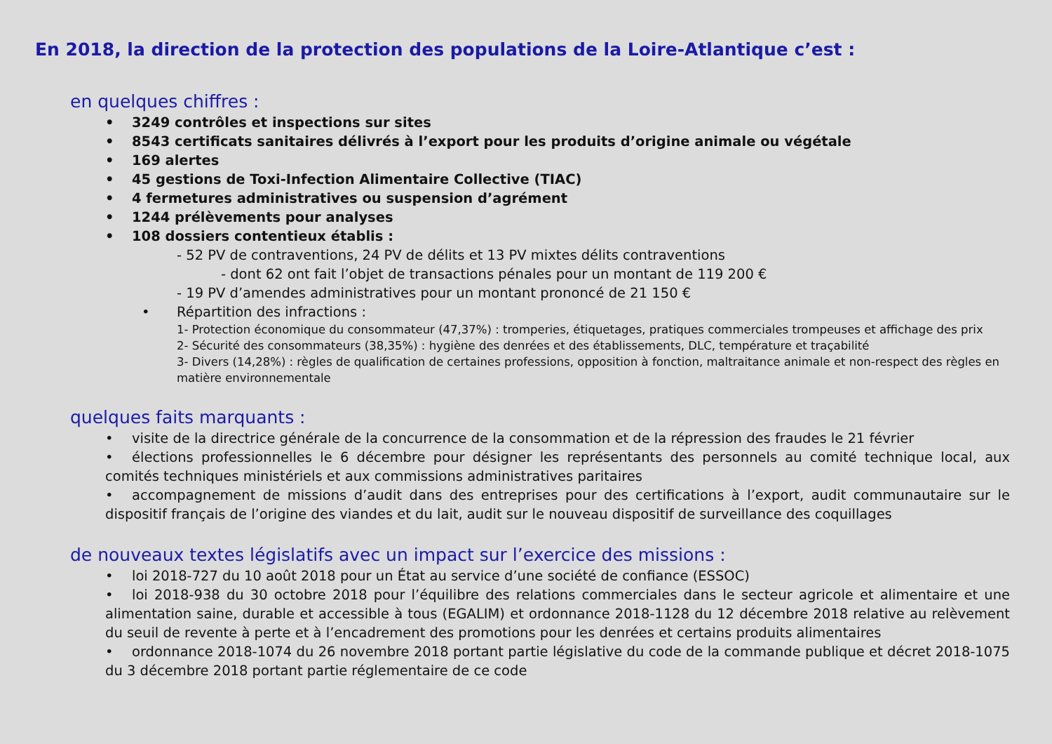En 2018, la direction de la protection des populations de la Loire-Atlantique c’est :
en quelques chiffres :
• 3249 contrôles et inspections sur sites
• 8543 certificats sanitaires délivrés à l’export pour les produits d’origine animale ou végétale
• 169 alertes
• 45 gestions de Toxi-Infection Alimentaire Collective (TIAC)
• 4 fermetures administratives ou suspension d’agrément
• 1244 prélèvements pour analyses
• 108 dossiers contentieux établis :
- 52 PV de contraventions, 24 PV de délits et 13 PV mixtes délits contraventions
- dont 62 ont fait l’objet de transactions pénales pour un montant de 119 200 €
- 19 PV d’amendes administratives pour un montant prononcé de 21 150 €
• Répartition des infractions :
1- Protection économique du consommateur (47,37%) : tromperies, étiquetages, pratiques commerciales trompeuses et affichage des prix
2- Sécurité des consommateurs (38,35%) : hygiène des denrées et des établissements, DLC, température et traçabilité
3- Divers (14,28%) : règles de qualification de certaines professions, opposition à fonction, maltraitance animale et non-respect des règles en matière environnementale
quelques faits marquants :
• visite de la directrice générale de la concurrence de la consommation et de la répression des fraudes le 21 février
• élections professionnelles le 6 décembre pour désigner les représentants des personnels au comité technique local, aux comités techniques ministériels et aux commissions administratives paritaires
• accompagnement de missions d’audit dans des entreprises pour des certifications à l’export, audit communautaire sur le dispositif français de l’origine des viandes et du lait, audit sur le nouveau dispositif de surveillance des coquillages
de nouveaux textes législatifs avec un impact sur l’exercice des missions :
• loi 2018-727 du 10 août 2018 pour un État au service d’une société de confiance (ESSOC)
• loi 2018-938 du 30 octobre 2018 pour l’équilibre des relations commerciales dans le secteur agricole et alimentaire et une alimentation saine, durable et accessible à tous (EGALIM) et ordonnance 2018-1128 du 12 décembre 2018 relative au relèvement du seuil de revente à perte et à l’encadrement des promotions pour les denrées et certains produits alimentaires
• ordonnance 2018-1074 du 26 novembre 2018 portant partie législative du code de la commande publique et décret 2018-1075 du 3 décembre 2018 portant partie réglementaire de ce code